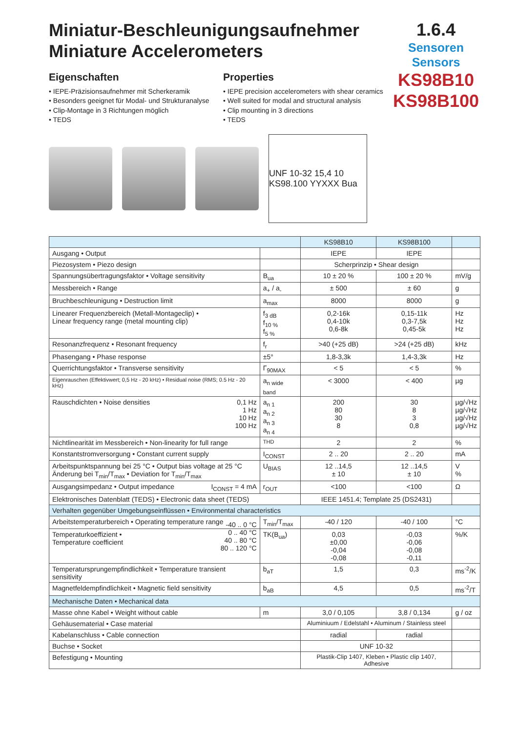Miniatur-Beschleunigungsaufnehmer
Miniature Accelerometers
1.6.4
Sensoren
Sensors
KS98B10
KS98B100
Eigenschaften
• IEPE-Präzisionsaufnehmer mit Scherkeramik
• Besonders geeignet für Modal- und Strukturanalyse
• Clip-Montage in 3 Richtungen möglich
• TEDS
Properties
• IEPE precision accelerometers with shear ceramics
• Well suited for modal and structural analysis
• Clip mounting in 3 directions
• TEDS
UNF 10-32 15,4 10 KS98.100 YYXXX Bua
| | | KS98B10 | KS98B100 | |
| --- | --- | --- | --- | --- |
| Ausgang • Output | | IEPE | IEPE | |
| Piezosystem • Piezo design | | Scherprinzip • Shear design | | |
| Spannungsübertragungsfaktor • Voltage sensitivity | B<sub>ua</sub> | 10 ± 20 % | 100 ± 20 % | mV/g |
| Messbereich • Range | a<sub>+</sub> / a<sub>-</sub> | ± 500 | ± 60 | g |
| Bruchbeschleunigung • Destruction limit | a<sub>max</sub> | 8000 | 8000 | g |
| Linearer Frequenzbereich (Metall-Montageclip) • Linear frequency range (metal mounting clip) | f<sub>3 dB</sub> f<sub>10 %</sub> f<sub>5 %</sub> | 0,2-16k 0,4-10k 0,6-8k | 0,15-11k 0,3-7,5k 0,45-5k | Hz Hz Hz |
| Resonanzfrequenz • Resonant frequency | f<sub>r</sub> | >40 (+25 dB) | >24 (+25 dB) | kHz |
| Phasengang • Phase response | ±5° | 1,8-3,3k | 1,4-3,3k | Hz |
| Querrichtungsfaktor • Transverse sensitivity | Γ<sub>90MAX</sub> | < 5 | < 5 | % |
| Eigenrauschen (Effektivwert; 0,5 Hz - 20 kHz) • Residual noise (RMS; 0.5 Hz - 20 kHz) | a<sub>n wide band</sub> | < 3000 | < 400 | µg |
| Rauschdichten • Noise densities 0,1 Hz 1 Hz 10 Hz 100 Hz | a<sub>n 1</sub> a<sub>n 2</sub> a<sub>n 3</sub> a<sub>n 4</sub> | 200 80 30 8 | 30 8 3 0,8 | µg/√Hz µg/√Hz µg/√Hz µg/√Hz |
| Nichtlinearität im Messbereich • Non-linearity for full range | THD | 2 | 2 | % |
| Konstantstromversorgung • Constant current supply | I<sub>CONST</sub> | 2 .. 20 | 2 .. 20 | mA |
| Arbeitspunktspannung bei 25 °C • Output bias voltage at 25 °C Änderung bei T<sub>min</sub>/T<sub>max</sub> • Deviation for T<sub>min</sub>/T<sub>max</sub> | U<sub>BIAS</sub> | 12 ..14,5 ± 10 | 12 ..14,5 ± 10 | V % |
| Ausgangsimpedanz • Output impedance I<sub>CONST</sub> = 4 mA | r<sub>OUT</sub> | <100 | <100 | Ω |
| Elektronisches Datenblatt (TEDS) • Electronic data sheet (TEDS) | | IEEE 1451.4; Template 25 (DS2431) | | |
| Verhalten gegenüber Umgebungseinflüssen • Environmental characteristics | | | | |
| Arbeitstemperaturbereich • Operating temperature range | T<sub>min</sub>/T<sub>max</sub> | -40 / 120 | -40 / 100 | °C |
| Temperaturkoeffizient • Temperature coefficient -40 .. 0 °C 0 .. 40 °C 40 .. 80 °C 80 .. 120 °C | TK(B<sub>ua</sub>) | 0,03 ±0,00 -0,04 -0,08 | -0,03 -0,06 -0,08 -0,11 | %/K |
| Temperatursprungempfindlichkeit • Temperature transient sensitivity | b<sub>aT</sub> | 1,5 | 0,3 | ms<sup>-2</sup>/K |
| Magnetfeldempfindlichkeit • Magnetic field sensitivity | b<sub>aB</sub> | 4,5 | 0,5 | ms<sup>-2</sup>/T |
| Mechanische Daten • Mechanical data | | | | |
| Masse ohne Kabel • Weight without cable | m | 3,0 / 0,105 | 3,8 / 0,134 | g / oz |
| Gehäusematerial • Case material | | Aluminiuum / Edelstahl • Aluminum / Stainless steel | | |
| Kabelanschluss • Cable connection | | radial | radial | |
| Buchse • Socket | | UNF 10-32 | | |
| Befestigung • Mounting | | Plastik-Clip 1407, Kleben • Plastic clip 1407, Adhesive | | |